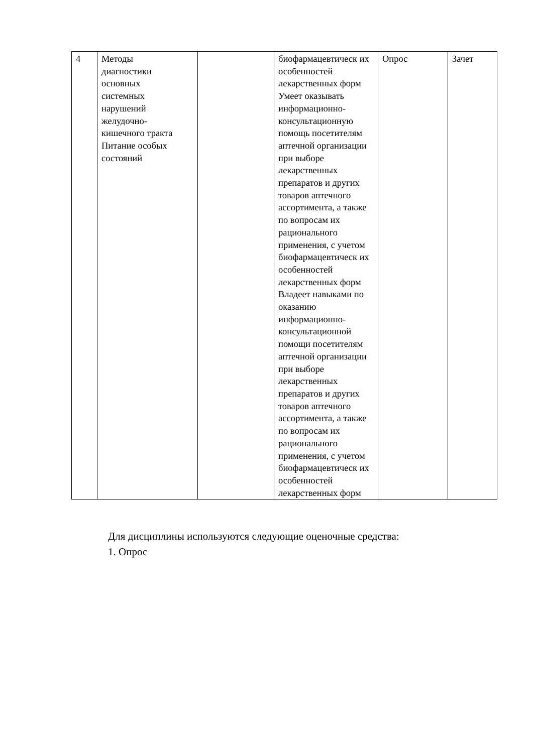| 4 | Методы диагностики основных системных нарушений желудочно- кишечного тракта Питание особых состояний | | биофармацевтическ их особенностей лекарственных форм Умеет оказывать информационно-консультационную помощь посетителям аптечной организации при выборе лекарственных препаратов и других товаров аптечного ассортимента, а также по вопросам их рационального применения, с учетом биофармацевтическ их особенностей лекарственных форм Владеет навыками по оказанию информационно-консультационной помощи посетителям аптечной организации при выборе лекарственных препаратов и других товаров аптечного ассортимента, а также по вопросам их рационального применения, с учетом биофармацевтическ их особенностей лекарственных форм | Опрос | Зачет |
Для дисциплины используются следующие оценочные средства:
1. Опрос